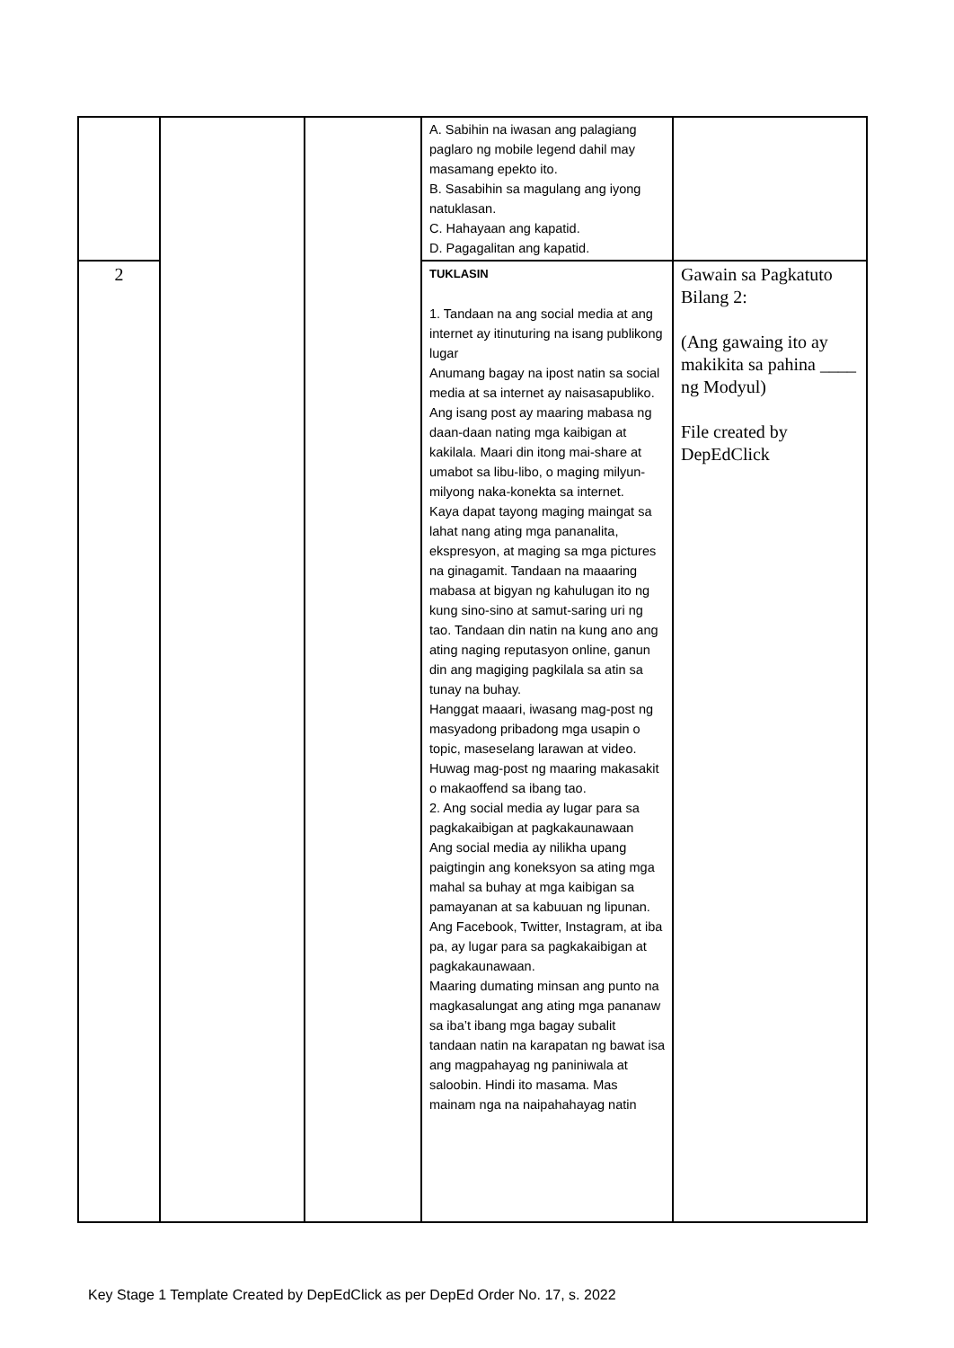| | | | A. Sabihin na iwasan ang palagiang paglaro ng mobile legend dahil may masamang epekto ito. B. Sasabihin sa magulang ang iyong natuklasan. C. Hahayaan ang kapatid. D. Pagagalitan ang kapatid. | |
| 2 | | | TUKLASIN 1. Tandaan na ang social media at ang internet ay itinuturing na isang publikong lugar Anumang bagay na ipost natin sa social media at sa internet ay naisasapubliko. Ang isang post ay maaring mabasa ng daan-daan nating mga kaibigan at kakilala. Maari din itong mai-share at umabot sa libu-libo, o maging milyun-milyong naka-konekta sa internet. Kaya dapat tayong maging maingat sa lahat nang ating mga pananalita, ekspresyon, at maging sa mga pictures na ginagamit. Tandaan na maaaring mabasa at bigyan ng kahulugan ito ng kung sino-sino at samut-saring uri ng tao. Tandaan din natin na kung ano ang ating naging reputasyon online, ganun din ang magiging pagkilala sa atin sa tunay na buhay. Hanggat maaari, iwasang mag-post ng masyadong pribadong mga usapin o topic, maseselang larawan at video. Huwag mag-post ng maaring makasakit o makaoffend sa ibang tao. 2. Ang social media ay lugar para sa pagkakaibigan at pagkakaunawaan Ang social media ay nilikha upang paigtingin ang koneksyon sa ating mga mahal sa buhay at mga kaibigan sa pamayanan at sa kabuuan ng lipunan. Ang Facebook, Twitter, Instagram, at iba pa, ay lugar para sa pagkakaibigan at pagkakaunawaan. Maaring dumating minsan ang punto na magkasalungat ang ating mga pananaw sa iba’t ibang mga bagay subalit tandaan natin na karapatan ng bawat isa ang magpahayag ng paniniwala at saloobin. Hindi ito masama. Mas mainam nga na naipahahayag natin | Gawain sa Pagkatuto Bilang 2: (Ang gawaing ito ay makikita sa pahina ____ ng Modyul) File created by DepEdClick |
Key Stage 1 Template Created by DepEdClick as per DepEd Order No. 17, s. 2022